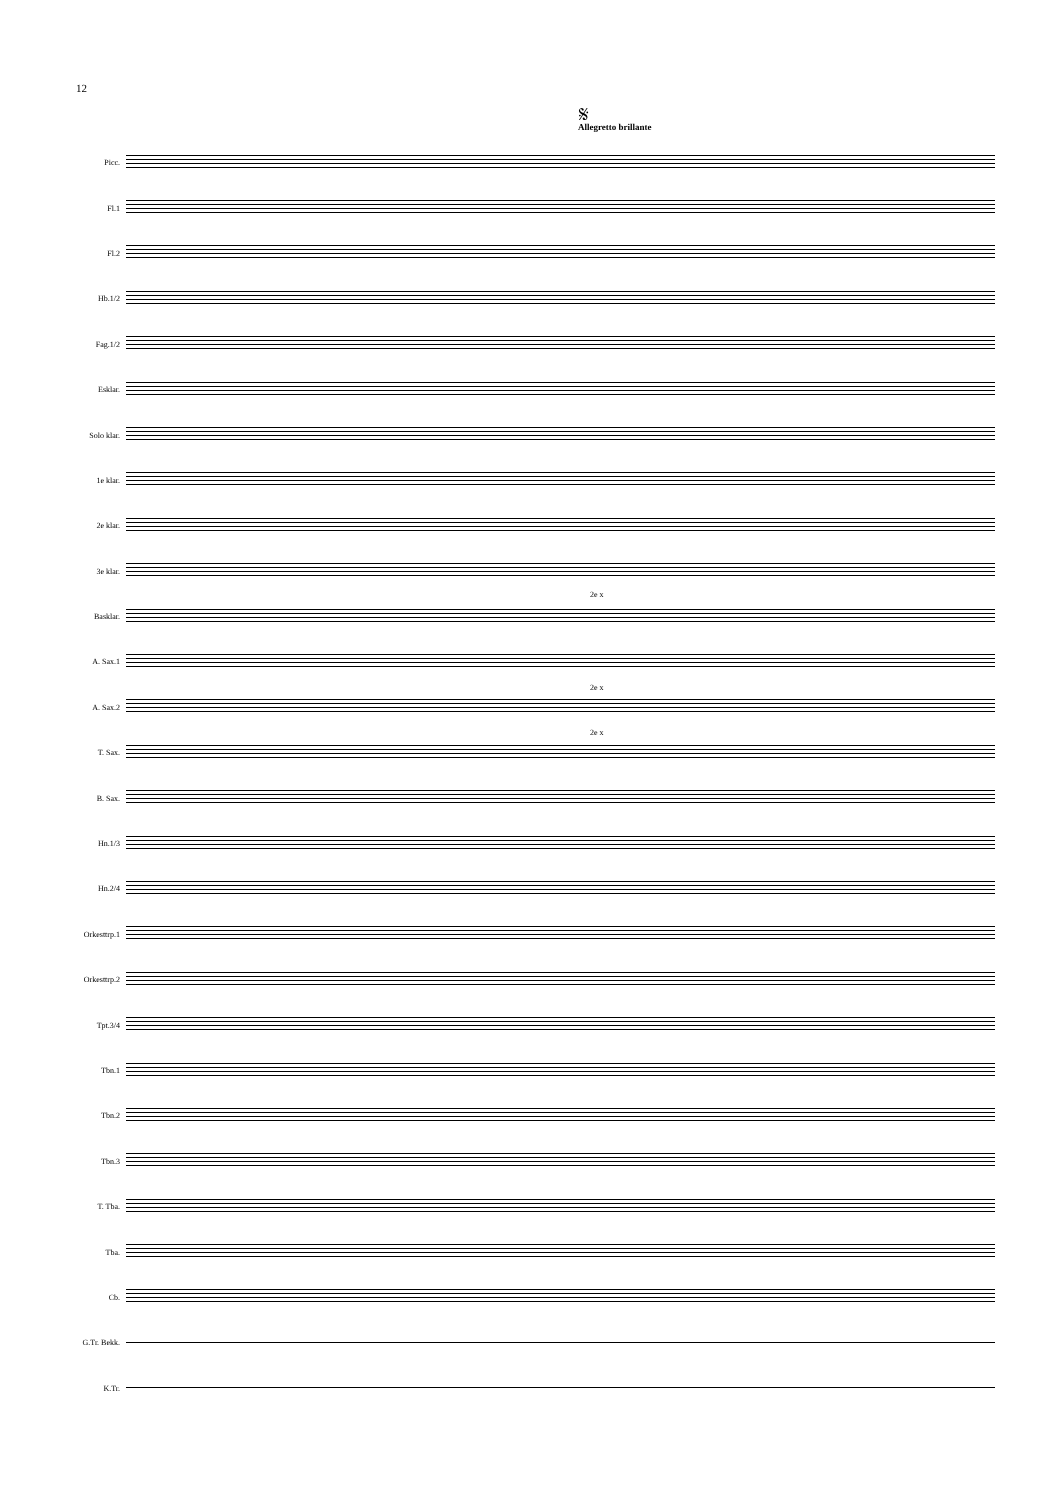12
𝄋
Allegretto brillante
Picc.
Fl.1
Fl.2
Hb.1/2
Fag.1/2
Esklar.
Solo klar.
1e klar.
2e klar.
3e klar.
Basklar.
A. Sax.1
A. Sax.2
T. Sax.
B. Sax.
Hn.1/3
Hn.2/4
Orkesttrp.1
Orkesttrp.2
Tpt.3/4
Tbn.1
Tbn.2
Tbn.3
T. Tba.
Tba.
Cb.
G.Tr. Bekk.
K.Tr.
2e x
2e x
2e x